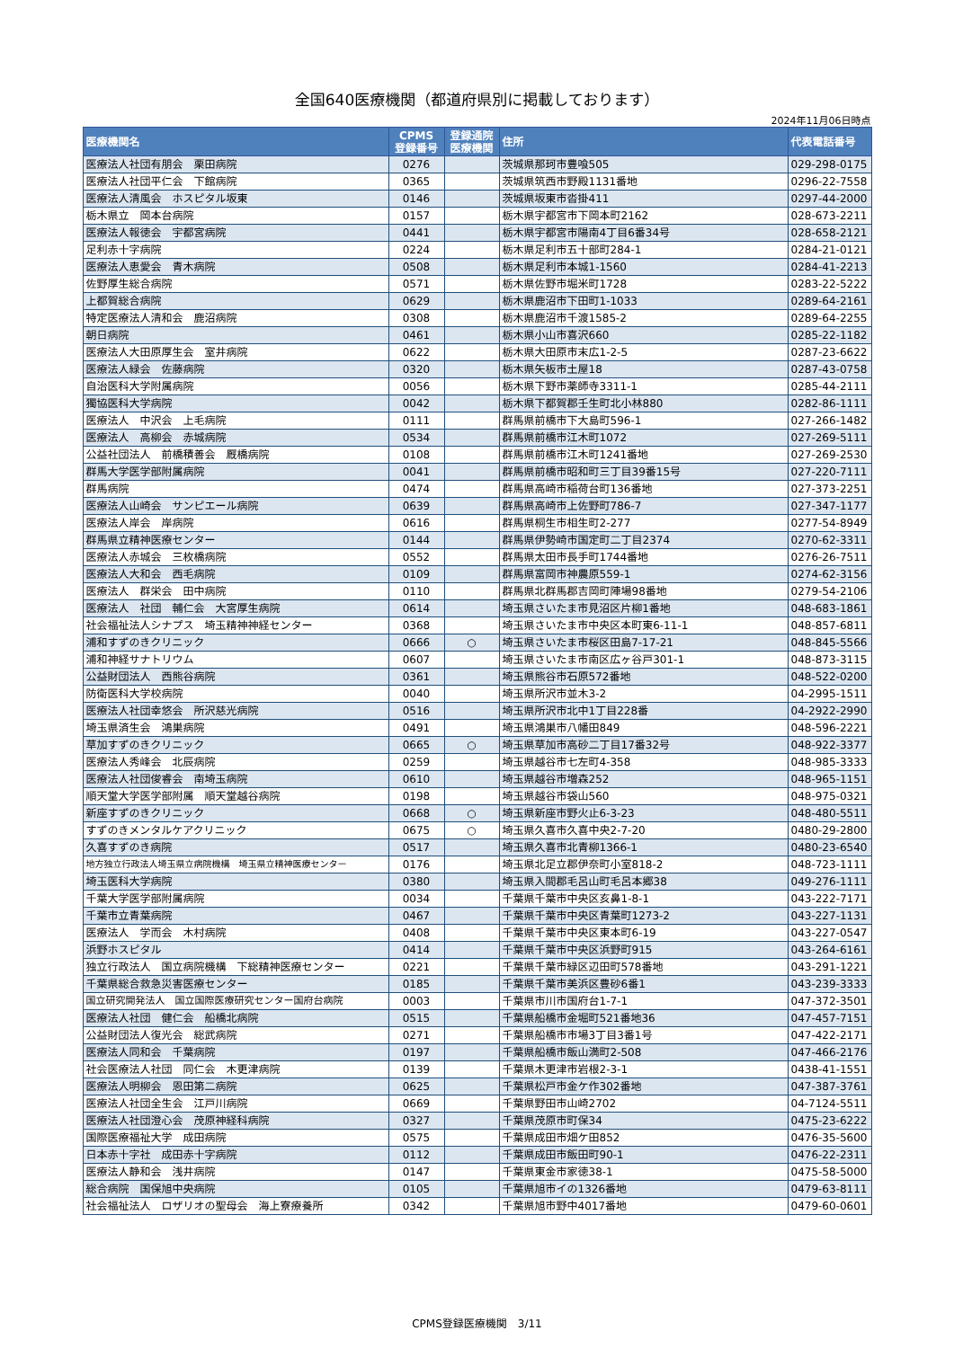全国640医療機関（都道府県別に掲載しております）
2024年11月06日時点
| 医療機関名 | CPMS 登録番号 | 登録通院 医療機関 | 住所 | 代表電話番号 |
| --- | --- | --- | --- | --- |
| 医療法人社団有朋会 栗田病院 | 0276 | | 茨城県那珂市豊喰505 | 029-298-0175 |
| 医療法人社団平仁会 下館病院 | 0365 | | 茨城県筑西市野殿1131番地 | 0296-22-7558 |
| 医療法人清風会 ホスピタル坂東 | 0146 | | 茨城県坂東市沓掛411 | 0297-44-2000 |
| 栃木県立 岡本台病院 | 0157 | | 栃木県宇都宮市下岡本町2162 | 028-673-2211 |
| 医療法人報徳会 宇都宮病院 | 0441 | | 栃木県宇都宮市陽南4丁目6番34号 | 028-658-2121 |
| 足利赤十字病院 | 0224 | | 栃木県足利市五十部町284-1 | 0284-21-0121 |
| 医療法人恵愛会 青木病院 | 0508 | | 栃木県足利市本城1-1560 | 0284-41-2213 |
| 佐野厚生総合病院 | 0571 | | 栃木県佐野市堀米町1728 | 0283-22-5222 |
| 上都賀総合病院 | 0629 | | 栃木県鹿沼市下田町1-1033 | 0289-64-2161 |
| 特定医療法人清和会 鹿沼病院 | 0308 | | 栃木県鹿沼市千渡1585-2 | 0289-64-2255 |
| 朝日病院 | 0461 | | 栃木県小山市喜沢660 | 0285-22-1182 |
| 医療法人大田原厚生会 室井病院 | 0622 | | 栃木県大田原市末広1-2-5 | 0287-23-6622 |
| 医療法人緑会 佐藤病院 | 0320 | | 栃木県矢板市土屋18 | 0287-43-0758 |
| 自治医科大学附属病院 | 0056 | | 栃木県下野市薬師寺3311-1 | 0285-44-2111 |
| 獨協医科大学病院 | 0042 | | 栃木県下都賀郡壬生町北小林880 | 0282-86-1111 |
| 医療法人 中沢会 上毛病院 | 0111 | | 群馬県前橋市下大島町596-1 | 027-266-1482 |
| 医療法人 高柳会 赤城病院 | 0534 | | 群馬県前橋市江木町1072 | 027-269-5111 |
| 公益社団法人 前橋積善会 厩橋病院 | 0108 | | 群馬県前橋市江木町1241番地 | 027-269-2530 |
| 群馬大学医学部附属病院 | 0041 | | 群馬県前橋市昭和町三丁目39番15号 | 027-220-7111 |
| 群馬病院 | 0474 | | 群馬県高崎市稲荷台町136番地 | 027-373-2251 |
| 医療法人山崎会 サンピエール病院 | 0639 | | 群馬県高崎市上佐野町786-7 | 027-347-1177 |
| 医療法人岸会 岸病院 | 0616 | | 群馬県桐生市相生町2-277 | 0277-54-8949 |
| 群馬県立精神医療センター | 0144 | | 群馬県伊勢崎市国定町二丁目2374 | 0270-62-3311 |
| 医療法人赤城会 三枚橋病院 | 0552 | | 群馬県太田市長手町1744番地 | 0276-26-7511 |
| 医療法人大和会 西毛病院 | 0109 | | 群馬県富岡市神農原559-1 | 0274-62-3156 |
| 医療法人 群栄会 田中病院 | 0110 | | 群馬県北群馬郡吉岡町陣場98番地 | 0279-54-2106 |
| 医療法人 社団 輔仁会 大宮厚生病院 | 0614 | | 埼玉県さいたま市見沼区片柳1番地 | 048-683-1861 |
| 社会福祉法人シナプス 埼玉精神神経センター | 0368 | | 埼玉県さいたま市中央区本町東6-11-1 | 048-857-6811 |
| 浦和すずのきクリニック | 0666 | ○ | 埼玉県さいたま市桜区田島7-17-21 | 048-845-5566 |
| 浦和神経サナトリウム | 0607 | | 埼玉県さいたま市南区広ヶ谷戸301-1 | 048-873-3115 |
| 公益財団法人 西熊谷病院 | 0361 | | 埼玉県熊谷市石原572番地 | 048-522-0200 |
| 防衛医科大学校病院 | 0040 | | 埼玉県所沢市並木3-2 | 04-2995-1511 |
| 医療法人社団幸悠会 所沢慈光病院 | 0516 | | 埼玉県所沢市北中1丁目228番 | 04-2922-2990 |
| 埼玉県済生会 鴻巣病院 | 0491 | | 埼玉県鴻巣市八幡田849 | 048-596-2221 |
| 草加すずのきクリニック | 0665 | ○ | 埼玉県草加市高砂二丁目17番32号 | 048-922-3377 |
| 医療法人秀峰会 北辰病院 | 0259 | | 埼玉県越谷市七左町4-358 | 048-985-3333 |
| 医療法人社団俊睿会 南埼玉病院 | 0610 | | 埼玉県越谷市増森252 | 048-965-1151 |
| 順天堂大学医学部附属 順天堂越谷病院 | 0198 | | 埼玉県越谷市袋山560 | 048-975-0321 |
| 新座すずのきクリニック | 0668 | ○ | 埼玉県新座市野火止6-3-23 | 048-480-5511 |
| すずのきメンタルケアクリニック | 0675 | ○ | 埼玉県久喜市久喜中央2-7-20 | 0480-29-2800 |
| 久喜すずのき病院 | 0517 | | 埼玉県久喜市北青柳1366-1 | 0480-23-6540 |
| 地方独立行政法人埼玉県立病院機構 埼玉県立精神医療センター | 0176 | | 埼玉県北足立郡伊奈町小室818-2 | 048-723-1111 |
| 埼玉医科大学病院 | 0380 | | 埼玉県入間郡毛呂山町毛呂本郷38 | 049-276-1111 |
| 千葉大学医学部附属病院 | 0034 | | 千葉県千葉市中央区亥鼻1-8-1 | 043-222-7171 |
| 千葉市立青葉病院 | 0467 | | 千葉県千葉市中央区青葉町1273-2 | 043-227-1131 |
| 医療法人 学而会 木村病院 | 0408 | | 千葉県千葉市中央区東本町6-19 | 043-227-0547 |
| 浜野ホスピタル | 0414 | | 千葉県千葉市中央区浜野町915 | 043-264-6161 |
| 独立行政法人 国立病院機構 下総精神医療センター | 0221 | | 千葉県千葉市緑区辺田町578番地 | 043-291-1221 |
| 千葉県総合救急災害医療センター | 0185 | | 千葉県千葉市美浜区豊砂6番1 | 043-239-3333 |
| 国立研究開発法人 国立国際医療研究センター国府台病院 | 0003 | | 千葉県市川市国府台1-7-1 | 047-372-3501 |
| 医療法人社団 健仁会 船橋北病院 | 0515 | | 千葉県船橋市金堀町521番地36 | 047-457-7151 |
| 公益財団法人復光会 総武病院 | 0271 | | 千葉県船橋市市場3丁目3番1号 | 047-422-2171 |
| 医療法人同和会 千葉病院 | 0197 | | 千葉県船橋市飯山満町2-508 | 047-466-2176 |
| 社会医療法人社団 同仁会 木更津病院 | 0139 | | 千葉県木更津市岩根2-3-1 | 0438-41-1551 |
| 医療法人明柳会 恩田第二病院 | 0625 | | 千葉県松戸市金ケ作302番地 | 047-387-3761 |
| 医療法人社団全生会 江戸川病院 | 0669 | | 千葉県野田市山崎2702 | 04-7124-5511 |
| 医療法人社団澄心会 茂原神経科病院 | 0327 | | 千葉県茂原市町保34 | 0475-23-6222 |
| 国際医療福祉大学 成田病院 | 0575 | | 千葉県成田市畑ケ田852 | 0476-35-5600 |
| 日本赤十字社 成田赤十字病院 | 0112 | | 千葉県成田市飯田町90-1 | 0476-22-2311 |
| 医療法人静和会 浅井病院 | 0147 | | 千葉県東金市家徳38-1 | 0475-58-5000 |
| 総合病院 国保旭中央病院 | 0105 | | 千葉県旭市イの1326番地 | 0479-63-8111 |
| 社会福祉法人 ロザリオの聖母会 海上寮療養所 | 0342 | | 千葉県旭市野中4017番地 | 0479-60-0601 |
CPMS登録医療機関　3/11